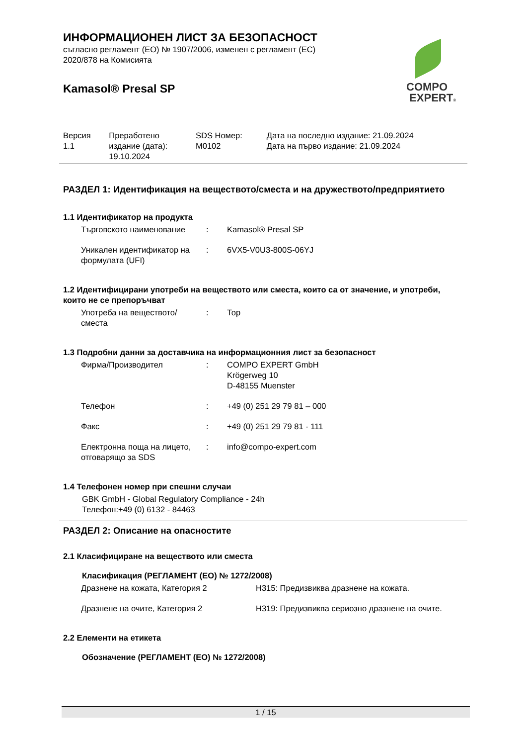ИНФОРМАЦИОНЕН ЛИСТ ЗА БЕЗОПАСНОСТ
съгласно регламент (ЕО) № 1907/2006, изменен с регламент (ЕС)
2020/878 на Комисията
Kamasol® Presal SP
COMPO
EXPERT®
| Версия 1.1 | Преработено издание (дата): 19.10.2024 | SDS Номер: M0102 | Дата на последно издание: 21.09.2024 Дата на първо издание: 21.09.2024 |
РАЗДЕЛ 1: Идентификация на веществото/сместа и на дружеството/предприятието
1.1 Идентификатор на продукта
| Търговското наименование | : | Kamasol® Presal SP |
| Уникален идентификатор на формулата (UFI) | : | 6VX5-V0U3-800S-06YJ |
1.2 Идентифицирани употреби на веществото или сместа, които са от значение, и употреби, които не се препоръчват
| Употреба на веществото/сместа | : | Тор |
1.3 Подробни данни за доставчика на информационния лист за безопасност
| Фирма/Производител | : | COMPO EXPERT GmbH Krögerweg 10 D-48155 Muenster |
| Телефон | : | +49 (0) 251 29 79 81 – 000 |
| Факс | : | +49 (0) 251 29 79 81 - 111 |
| Електронна поща на лицето, отговарящо за SDS | : | info@compo-expert.com |
1.4 Телефонен номер при спешни случаи
GBK GmbH - Global Regulatory Compliance - 24h
Телефон:+49 (0) 6132 - 84463
РАЗДЕЛ 2: Описание на опасностите
2.1 Класифициране на веществото или сместа
Класификация (РЕГЛАМЕНТ (ЕО) № 1272/2008)
| Дразнене на кожата, Категория 2 | H315: Предизвиква дразнене на кожата. |
| Дразнене на очите, Категория 2 | H319: Предизвиква сериозно дразнене на очите. |
2.2 Елементи на етикета
Обозначение (РЕГЛАМЕНТ (ЕО) № 1272/2008)
1 / 15